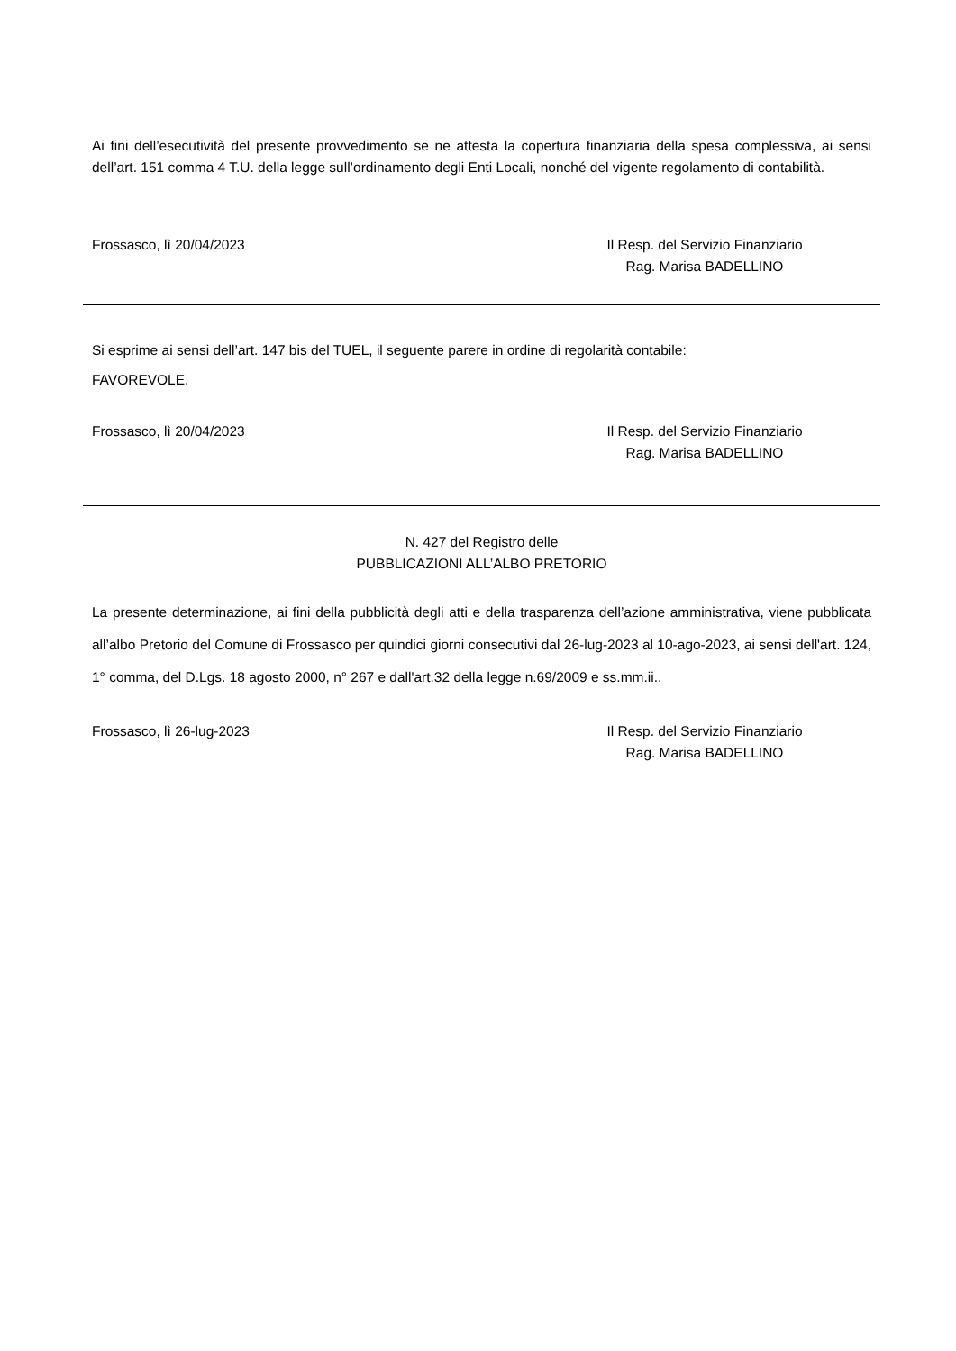Ai fini dell’esecutività del presente provvedimento se ne attesta la copertura finanziaria della spesa complessiva, ai sensi dell’art. 151 comma 4 T.U. della legge sull’ordinamento degli Enti Locali, nonché del vigente regolamento di contabilità.
Frossasco, lì 20/04/2023 Il Resp. del Servizio Finanziario
Rag. Marisa BADELLINO
Si esprime ai sensi dell’art. 147 bis del TUEL, il seguente parere in ordine di regolarità contabile:
FAVOREVOLE.
Frossasco, lì 20/04/2023 Il Resp. del Servizio Finanziario
Rag. Marisa BADELLINO
N. 427 del Registro delle
PUBBLICAZIONI ALL’ALBO PRETORIO
La presente determinazione, ai fini della pubblicità degli atti e della trasparenza dell’azione amministrativa, viene pubblicata all’albo Pretorio del Comune di Frossasco per quindici giorni consecutivi dal 26-lug-2023 al 10-ago-2023, ai sensi dell'art. 124, 1° comma, del D.Lgs. 18 agosto 2000, n° 267 e dall'art.32 della legge n.69/2009 e ss.mm.ii..
Frossasco, lì 26-lug-2023 Il Resp. del Servizio Finanziario
Rag. Marisa BADELLINO